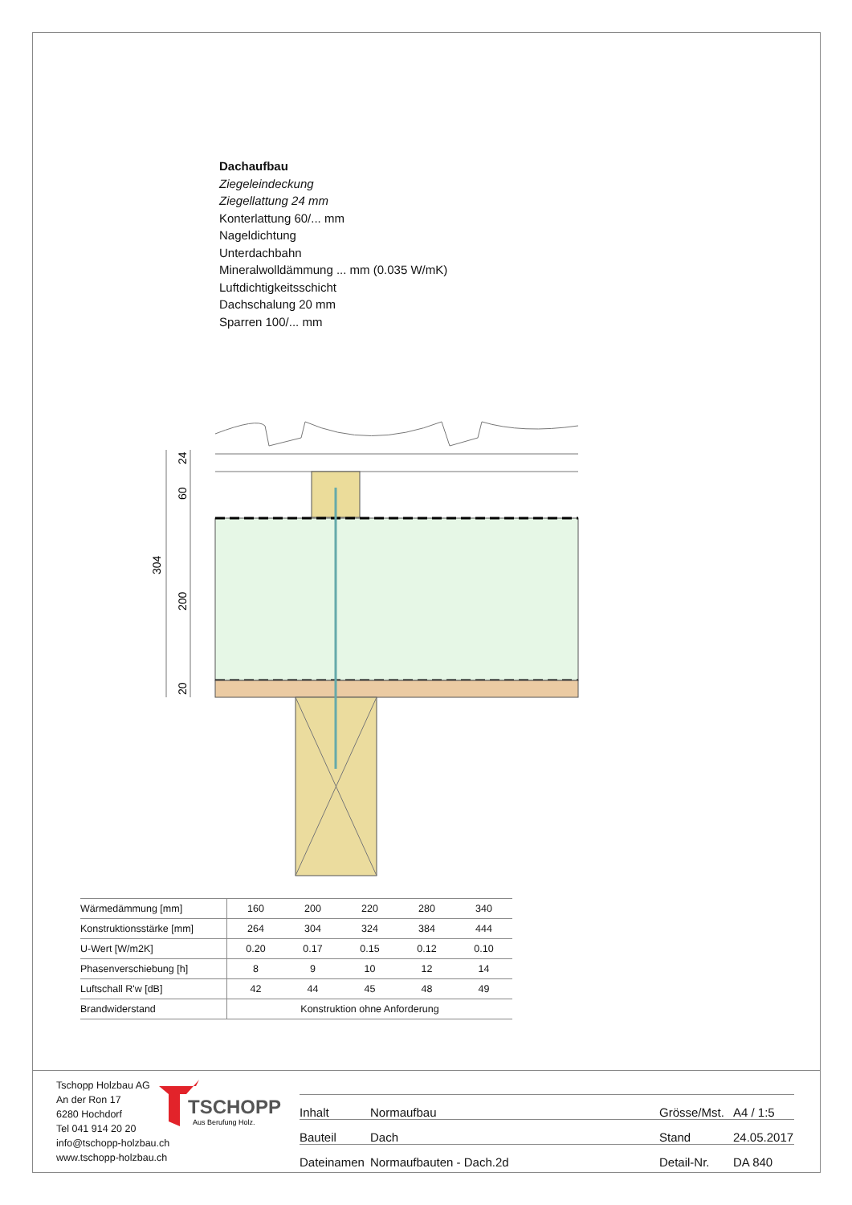Dachaufbau
Ziegeleindeckung
Ziegellattung 24 mm
Konterlattung 60/... mm
Nageldichtung
Unterdachbahn
Mineralwolldämmung ... mm (0.035 W/mK)
Luftdichtigkeitsschicht
Dachschalung 20 mm
Sparren 100/... mm
304
24
60
200
20
| Wärmedämmung [mm] | 160 | 200 | 220 | 280 | 340 |
| Konstruktionsstärke [mm] | 264 | 304 | 324 | 384 | 444 |
| U-Wert [W/m2K] | 0.20 | 0.17 | 0.15 | 0.12 | 0.10 |
| Phasenverschiebung [h] | 8 | 9 | 10 | 12 | 14 |
| Luftschall R'w [dB] | 42 | 44 | 45 | 48 | 49 |
| Brandwiderstand | Konstruktion ohne Anforderung | | | | |
Tschopp Holzbau AG
An der Ron 17
6280 Hochdorf
Tel 041 914 20 20
info@tschopp-holzbau.ch
www.tschopp-holzbau.ch
TSCHOPP
Aus Berufung Holz.
| Inhalt | Normaufbau | Grösse/Mst. | A4 / 1:5 |
| Bauteil | Dach | Stand | 24.05.2017 |
| Dateinamen | Normaufbauten - Dach.2d | Detail-Nr. | DA 840 |